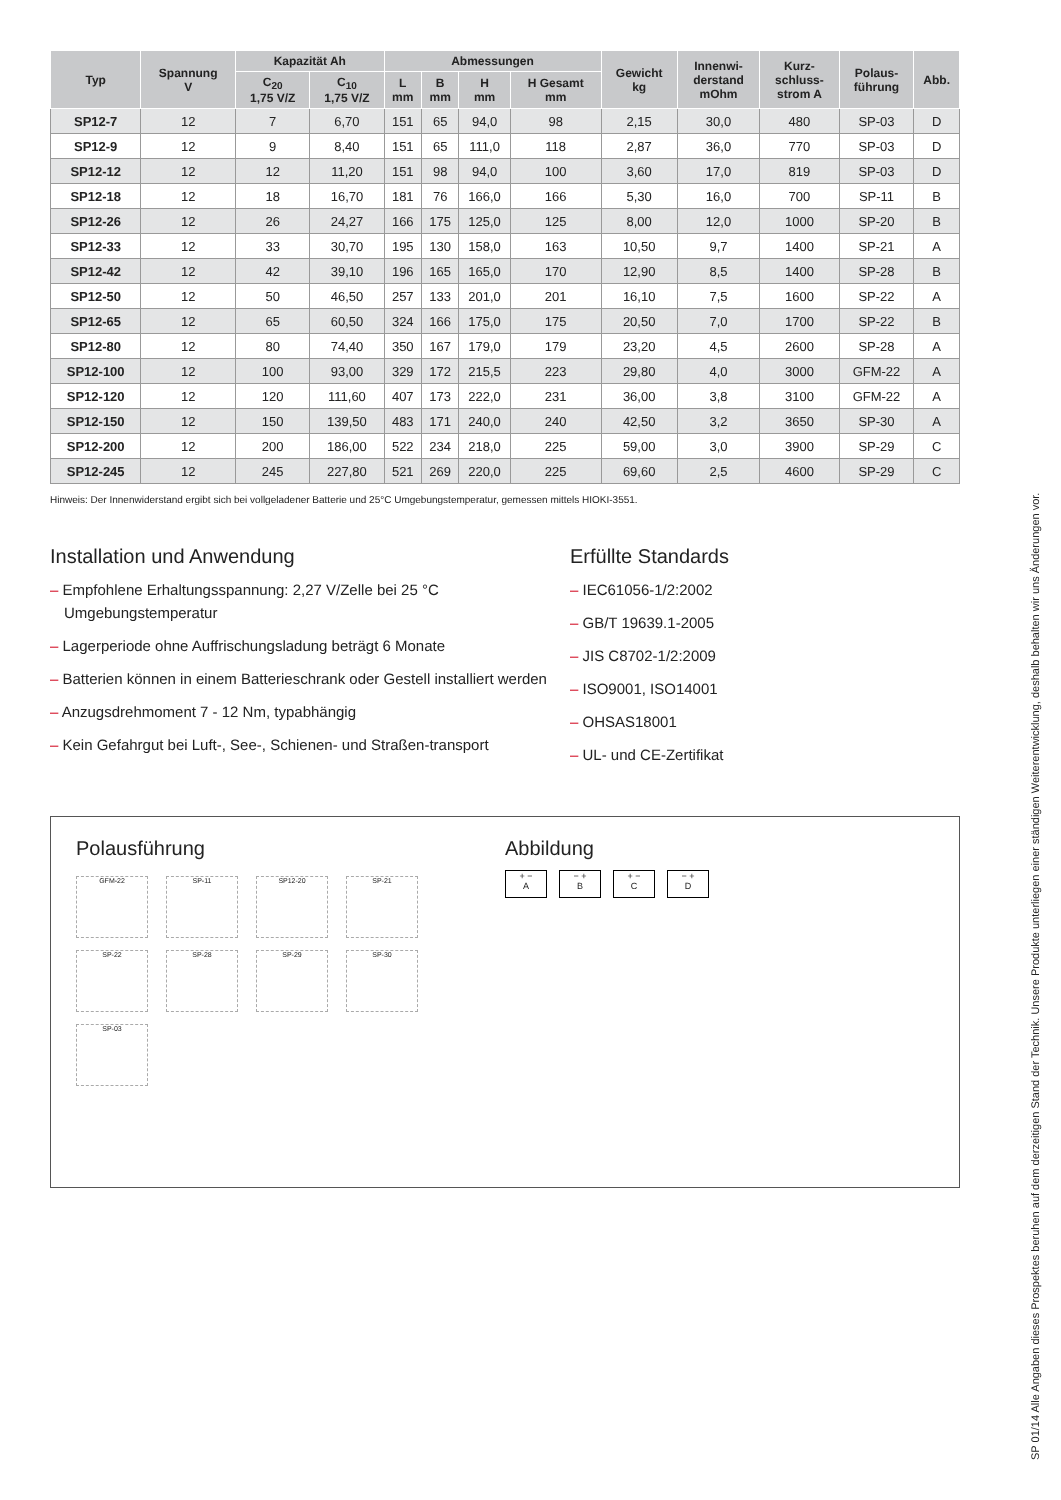| Typ | Spannung V | Kapazität Ah | | Abmessungen | | | | Gewicht kg | Innenwi- derstand mOhm | Kurz- schluss- strom A | Polaus- führung | Abb. |
| --- | --- | --- | --- | --- | --- | --- | --- | --- | --- | --- | --- | --- |
| | | C<sub>20</sub> 1,75 V/Z | C<sub>10</sub> 1,75 V/Z | L mm | B mm | H mm | H Gesamt mm | | | | | |
| SP12-7 | 12 | 7 | 6,70 | 151 | 65 | 94,0 | 98 | 2,15 | 30,0 | 480 | SP-03 | D |
| SP12-9 | 12 | 9 | 8,40 | 151 | 65 | 111,0 | 118 | 2,87 | 36,0 | 770 | SP-03 | D |
| SP12-12 | 12 | 12 | 11,20 | 151 | 98 | 94,0 | 100 | 3,60 | 17,0 | 819 | SP-03 | D |
| SP12-18 | 12 | 18 | 16,70 | 181 | 76 | 166,0 | 166 | 5,30 | 16,0 | 700 | SP-11 | B |
| SP12-26 | 12 | 26 | 24,27 | 166 | 175 | 125,0 | 125 | 8,00 | 12,0 | 1000 | SP-20 | B |
| SP12-33 | 12 | 33 | 30,70 | 195 | 130 | 158,0 | 163 | 10,50 | 9,7 | 1400 | SP-21 | A |
| SP12-42 | 12 | 42 | 39,10 | 196 | 165 | 165,0 | 170 | 12,90 | 8,5 | 1400 | SP-28 | B |
| SP12-50 | 12 | 50 | 46,50 | 257 | 133 | 201,0 | 201 | 16,10 | 7,5 | 1600 | SP-22 | A |
| SP12-65 | 12 | 65 | 60,50 | 324 | 166 | 175,0 | 175 | 20,50 | 7,0 | 1700 | SP-22 | B |
| SP12-80 | 12 | 80 | 74,40 | 350 | 167 | 179,0 | 179 | 23,20 | 4,5 | 2600 | SP-28 | A |
| SP12-100 | 12 | 100 | 93,00 | 329 | 172 | 215,5 | 223 | 29,80 | 4,0 | 3000 | GFM-22 | A |
| SP12-120 | 12 | 120 | 111,60 | 407 | 173 | 222,0 | 231 | 36,00 | 3,8 | 3100 | GFM-22 | A |
| SP12-150 | 12 | 150 | 139,50 | 483 | 171 | 240,0 | 240 | 42,50 | 3,2 | 3650 | SP-30 | A |
| SP12-200 | 12 | 200 | 186,00 | 522 | 234 | 218,0 | 225 | 59,00 | 3,0 | 3900 | SP-29 | C |
| SP12-245 | 12 | 245 | 227,80 | 521 | 269 | 220,0 | 225 | 69,60 | 2,5 | 4600 | SP-29 | C |
Hinweis: Der Innenwiderstand ergibt sich bei vollgeladener Batterie und 25°C Umgebungstemperatur, gemessen mittels HIOKI-3551.
Installation und Anwendung
– Empfohlene Erhaltungsspannung: 2,27 V/Zelle bei 25 °C Umgebungstemperatur
– Lagerperiode ohne Auffrischungsladung beträgt 6 Monate
– Batterien können in einem Batterieschrank oder Gestell installiert werden
– Anzugsdrehmoment 7 - 12 Nm, typabhängig
– Kein Gefahrgut bei Luft-, See-, Schienen- und Straßen-transport
Erfüllte Standards
– IEC61056-1/2:2002
– GB/T 19639.1-2005
– JIS C8702-1/2:2009
– ISO9001, ISO14001
– OHSAS18001
– UL- und CE-Zertifikat
Polausführung
GFM-22 SP-11 SP12-20 SP-21
SP-22 SP-28 SP-29 SP-30
SP-03
Abbildung
+ −
A
− +
B
+ −
C
− +
D
SP 01/14 Alle Angaben dieses Prospektes beruhen auf dem derzeitigen Stand der Technik. Unsere Produkte unterliegen einer ständigen Weiterentwicklung, deshalb behalten wir uns Änderungen vor.